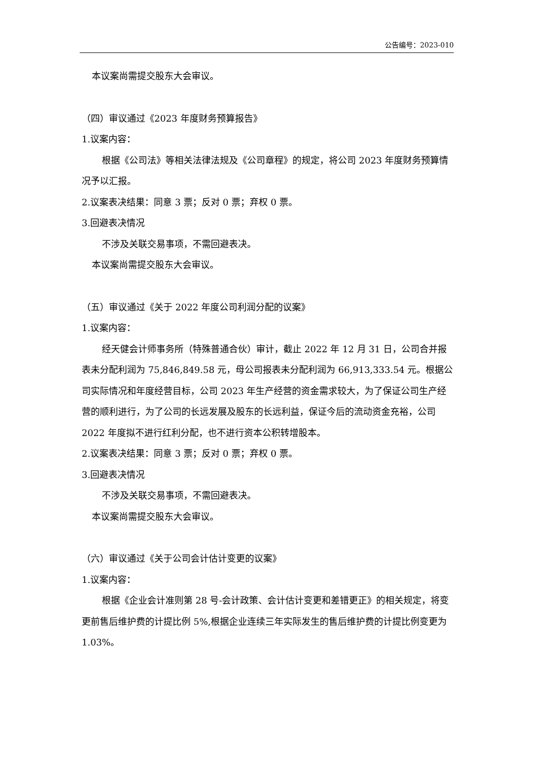公告编号：2023-010
本议案尚需提交股东大会审议。
（四）审议通过《2023 年度财务预算报告》
1.议案内容：
根据《公司法》等相关法律法规及《公司章程》的规定，将公司 2023 年度财务预算情况予以汇报。
2.议案表决结果：同意 3 票；反对 0 票；弃权 0 票。
3.回避表决情况
不涉及关联交易事项，不需回避表决。
本议案尚需提交股东大会审议。
（五）审议通过《关于 2022 年度公司利润分配的议案》
1.议案内容：
经天健会计师事务所（特殊普通合伙）审计，截止 2022 年 12 月 31 日，公司合并报表未分配利润为 75,846,849.58 元，母公司报表未分配利润为 66,913,333.54 元。根据公司实际情况和年度经营目标，公司 2023 年生产经营的资金需求较大，为了保证公司生产经营的顺利进行，为了公司的长远发展及股东的长远利益，保证今后的流动资金充裕，公司 2022 年度拟不进行红利分配，也不进行资本公积转增股本。
2.议案表决结果：同意 3 票；反对 0 票；弃权 0 票。
3.回避表决情况
不涉及关联交易事项，不需回避表决。
本议案尚需提交股东大会审议。
（六）审议通过《关于公司会计估计变更的议案》
1.议案内容：
根据《企业会计准则第 28 号-会计政策、会计估计变更和差错更正》的相关规定，将变更前售后维护费的计提比例 5%,根据企业连续三年实际发生的售后维护费的计提比例变更为 1.03%。